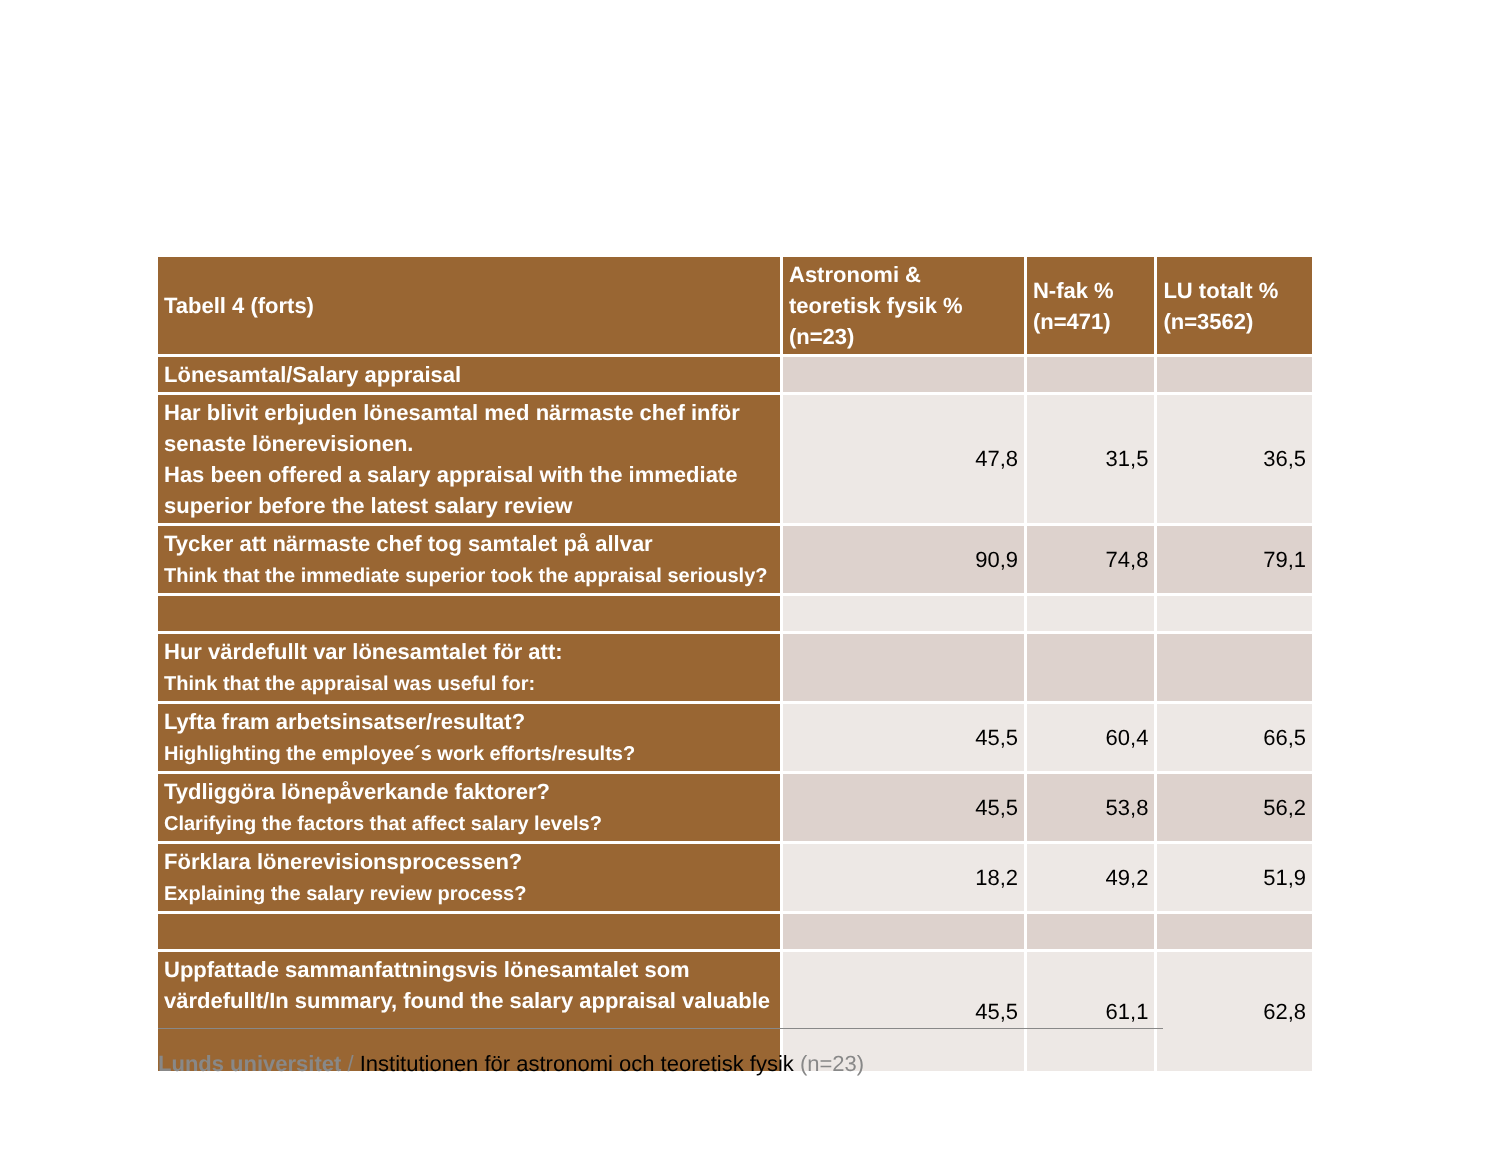| Tabell 4 (forts) | Astronomi & teoretisk fysik % (n=23) | N-fak % (n=471) | LU totalt % (n=3562) |
| --- | --- | --- | --- |
| Lönesamtal/Salary appraisal | | | |
| Har blivit erbjuden lönesamtal med närmaste chef inför senaste lönerevisionen. Has been offered a salary appraisal with the immediate superior before the latest salary review | 47,8 | 31,5 | 36,5 |
| Tycker att närmaste chef tog samtalet på allvar Think that the immediate superior took the appraisal seriously? | 90,9 | 74,8 | 79,1 |
| Hur värdefullt var lönesamtalet för att: Think that the appraisal was useful for: | | | |
| Lyfta fram arbetsinsatser/resultat? Highlighting the employee´s work efforts/results? | 45,5 | 60,4 | 66,5 |
| Tydliggöra lönepåverkande faktorer? Clarifying the factors that affect salary levels? | 45,5 | 53,8 | 56,2 |
| Förklara lönerevisionsprocessen? Explaining the salary review process? | 18,2 | 49,2 | 51,9 |
| Uppfattade sammanfattningsvis lönesamtalet som värdefullt/In summary, found the salary appraisal valuable | 45,5 | 61,1 | 62,8 |
Lunds universitet / Institutionen för astronomi och teoretisk fysik (n=23)